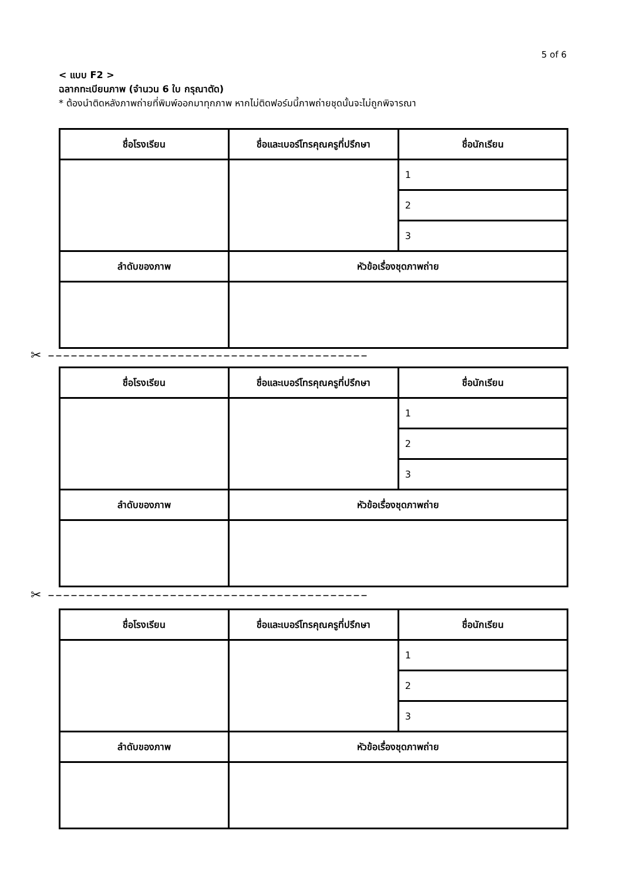5 of 6
< แบบ F2 >
ฉลากทะเบียนภาพ (จำนวน 6 ใบ กรุณาตัด)
* ต้องนำติดหลังภาพถ่ายที่พิมพ์ออกมาทุกภาพ หากไม่ติดฟอร์มนี้ภาพถ่ายชุดนั้นจะไม่ถูกพิจารณา
| ชื่อโรงเรียน | ชื่อและเบอร์โทรคุณครูที่ปรึกษา | ชื่อนักเรียน |
| --- | --- | --- |
| | | 1 |
| | | 2 |
| | | 3 |
| ลำดับของภาพ | หัวข้อเรื่องชุดภาพถ่าย | |
✂ ––––––––––––––––––––––––––––––––––––––––––
| ชื่อโรงเรียน | ชื่อและเบอร์โทรคุณครูที่ปรึกษา | ชื่อนักเรียน |
| --- | --- | --- |
| | | 1 |
| | | 2 |
| | | 3 |
| ลำดับของภาพ | หัวข้อเรื่องชุดภาพถ่าย | |
✂ ––––––––––––––––––––––––––––––––––––––––––
| ชื่อโรงเรียน | ชื่อและเบอร์โทรคุณครูที่ปรึกษา | ชื่อนักเรียน |
| --- | --- | --- |
| | | 1 |
| | | 2 |
| | | 3 |
| ลำดับของภาพ | หัวข้อเรื่องชุดภาพถ่าย | |